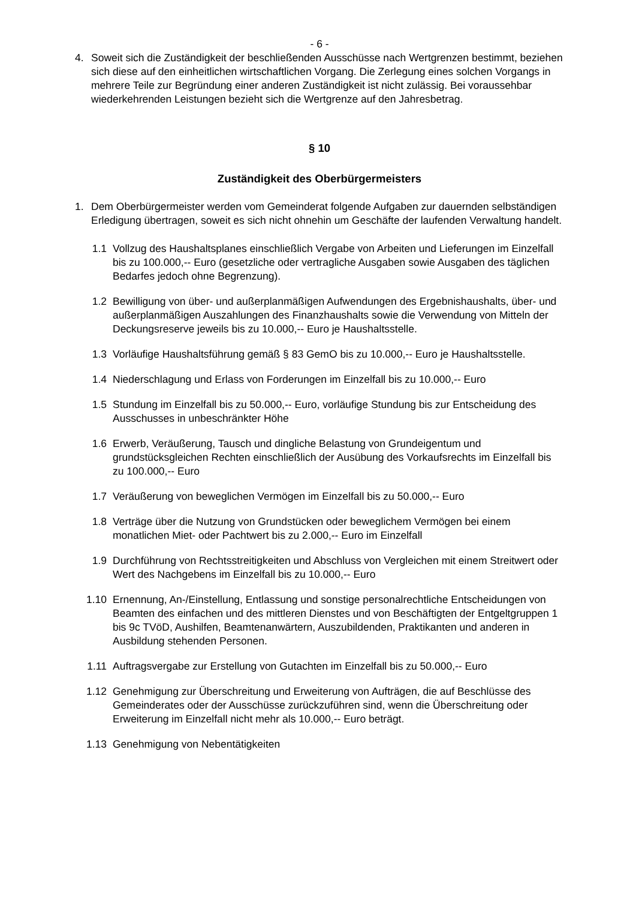- 6 -
4. Soweit sich die Zuständigkeit der beschließenden Ausschüsse nach Wertgrenzen bestimmt, beziehen sich diese auf den einheitlichen wirtschaftlichen Vorgang. Die Zerlegung eines solchen Vorgangs in mehrere Teile zur Begründung einer anderen Zuständigkeit ist nicht zulässig. Bei voraussehbar wiederkehrenden Leistungen bezieht sich die Wertgrenze auf den Jahresbetrag.
§ 10
Zuständigkeit des Oberbürgermeisters
1. Dem Oberbürgermeister werden vom Gemeinderat folgende Aufgaben zur dauernden selbständigen Erledigung übertragen, soweit es sich nicht ohnehin um Geschäfte der laufenden Verwaltung handelt.
1.1 Vollzug des Haushaltsplanes einschließlich Vergabe von Arbeiten und Lieferungen im Einzelfall bis zu 100.000,-- Euro (gesetzliche oder vertragliche Ausgaben sowie Ausgaben des täglichen Bedarfes jedoch ohne Begrenzung).
1.2 Bewilligung von über- und außerplanmäßigen Aufwendungen des Ergebnishaushalts, über- und außerplanmäßigen Auszahlungen des Finanzhaushalts sowie die Verwendung von Mitteln der Deckungsreserve jeweils bis zu 10.000,-- Euro je Haushaltsstelle.
1.3 Vorläufige Haushaltsführung gemäß § 83 GemO bis zu 10.000,-- Euro je Haushaltsstelle.
1.4 Niederschlagung und Erlass von Forderungen im Einzelfall bis zu 10.000,-- Euro
1.5 Stundung im Einzelfall bis zu 50.000,-- Euro, vorläufige Stundung bis zur Entscheidung des Ausschusses in unbeschränkter Höhe
1.6 Erwerb, Veräußerung, Tausch und dingliche Belastung von Grundeigentum und grundstücksgleichen Rechten einschließlich der Ausübung des Vorkaufsrechts im Einzelfall bis zu 100.000,-- Euro
1.7 Veräußerung von beweglichen Vermögen im Einzelfall bis zu 50.000,-- Euro
1.8 Verträge über die Nutzung von Grundstücken oder beweglichem Vermögen bei einem monatlichen Miet- oder Pachtwert bis zu 2.000,-- Euro im Einzelfall
1.9 Durchführung von Rechtsstreitigkeiten und Abschluss von Vergleichen mit einem Streitwert oder Wert des Nachgebens im Einzelfall bis zu 10.000,-- Euro
1.10 Ernennung, An-/Einstellung, Entlassung und sonstige personalrechtliche Entscheidungen von Beamten des einfachen und des mittleren Dienstes und von Beschäftigten der Entgeltgruppen 1 bis 9c TVöD, Aushilfen, Beamtenanwärtern, Auszubildenden, Praktikanten und anderen in Ausbildung stehenden Personen.
1.11 Auftragsvergabe zur Erstellung von Gutachten im Einzelfall bis zu 50.000,-- Euro
1.12 Genehmigung zur Überschreitung und Erweiterung von Aufträgen, die auf Beschlüsse des Gemeinderates oder der Ausschüsse zurückzuführen sind, wenn die Überschreitung oder Erweiterung im Einzelfall nicht mehr als 10.000,-- Euro beträgt.
1.13 Genehmigung von Nebentätigkeiten